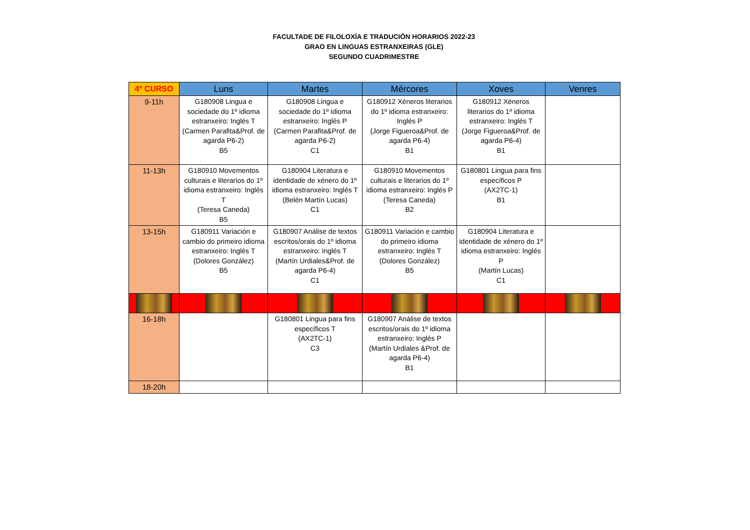FACULTADE DE FILOLOXÍA E TRADUCIÓN HORARIOS 2022-23
GRAO EN LINGUAS ESTRANXEIRAS (GLE)
SEGUNDO CUADRIMESTRE
| 4º CURSO | Luns | Martes | Mércores | Xoves | Venres |
| --- | --- | --- | --- | --- | --- |
| 9-11h | G180908 Lingua e sociedade do 1º idioma estranxeiro: Inglés T (Carmen Parafita&Prof. de agarda P6-2) B5 | G180908 Lingua e sociedade do 1º idioma estranxeiro: Inglés P (Carmen Parafita&Prof. de agarda P6-2) C1 | G180912 Xéneros literarios do 1º idioma estranxeiro: Inglés P (Jorge Figueroa&Prof. de agarda P6-4) B1 | G180912 Xéneros literarios do 1º idioma estranxeiro: Inglés T (Jorge Figueroa&Prof. de agarda P6-4) B1 | |
| 11-13h | G180910 Movementos culturais e literarios do 1º idioma estranxeiro: Inglés T (Teresa Caneda) B5 | G180904 Literatura e identidade de xénero do 1º idioma estranxeiro: Inglés T (Belén Martín Lucas) C1 | G180910 Movementos culturais e literarios do 1º idioma estranxeiro: Inglés P (Teresa Caneda) B2 | G180801 Lingua para fins específicos P (AX2TC-1) B1 | |
| 13-15h | G180911 Variación e cambio do primeiro idioma estranxeiro: Inglés T (Dolores González) B5 | G180907 Análise de textos escritos/orais do 1º idioma estranxeiro: Inglés T (Martín Urdiales&Prof. de agarda P6-4) C1 | G180911 Variación e cambio do primeiro idioma estranxeiro: Inglés T (Dolores González) B5 | G180904 Literatura e identidade de xénero do 1º idioma estranxeiro: Inglés P (Martín Lucas) C1 | |
| 16-18h | | G180801 Lingua para fins específicos T (AX2TC-1) C3 | G180907 Análise de textos escritos/orais do 1º idioma estranxeiro: Inglés P (Martín Urdiales &Prof. de agarda P6-4) B1 | | |
| 18-20h | | | | | |